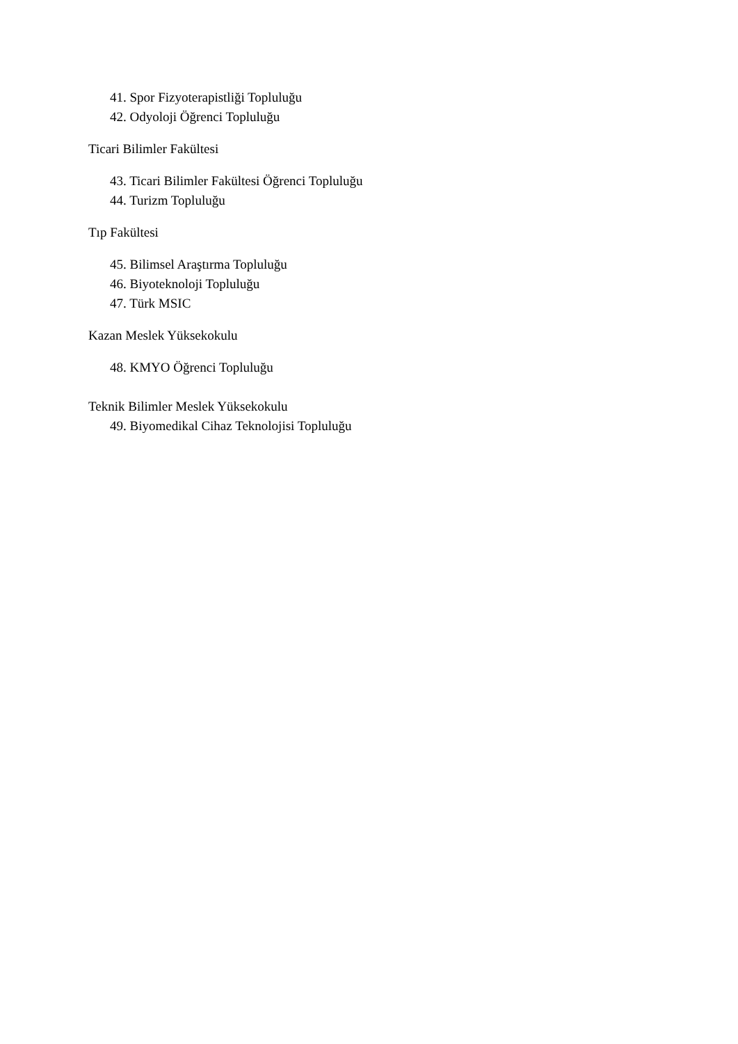41. Spor Fizyoterapistliği Topluluğu
42. Odyoloji Öğrenci Topluluğu
Ticari Bilimler Fakültesi
43. Ticari Bilimler Fakültesi Öğrenci Topluluğu
44. Turizm Topluluğu
Tıp Fakültesi
45. Bilimsel Araştırma Topluluğu
46. Biyoteknoloji Topluluğu
47. Türk MSIC
Kazan Meslek Yüksekokulu
48. KMYO Öğrenci Topluluğu
Teknik Bilimler Meslek Yüksekokulu
49. Biyomedikal Cihaz Teknolojisi Topluluğu